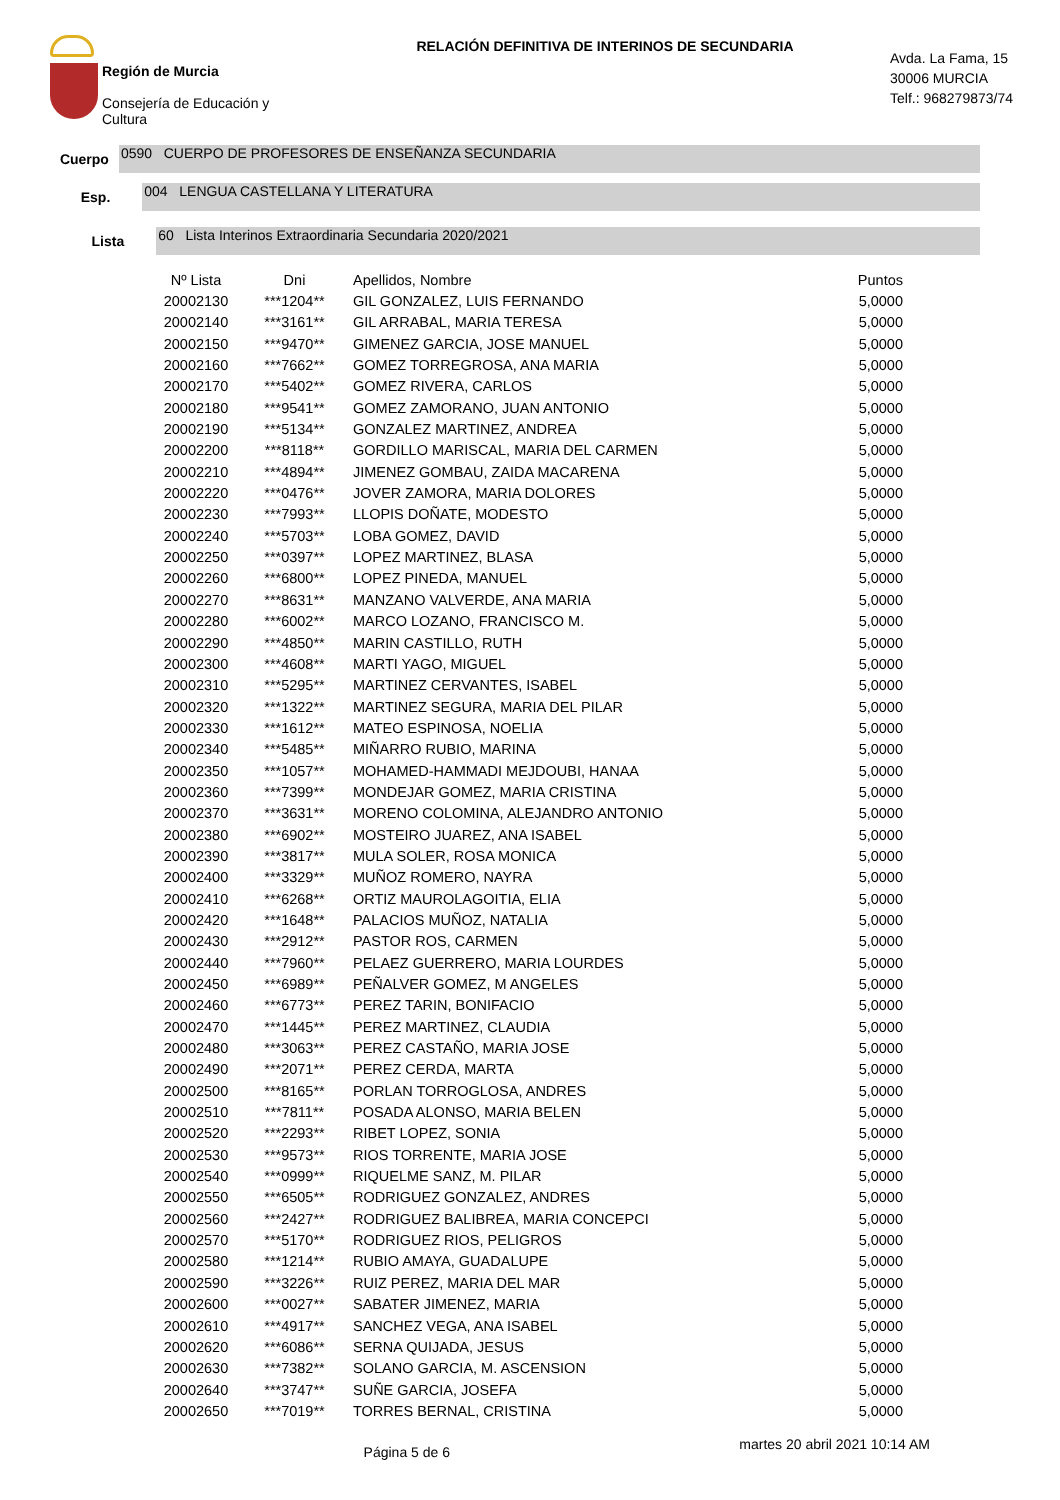Región de Murcia
Consejería de Educación y
Cultura
RELACIÓN DEFINITIVA DE INTERINOS DE SECUNDARIA
Avda. La Fama, 15
30006 MURCIA
Telf.: 968279873/74
Cuerpo
0590 CUERPO DE PROFESORES DE ENSEÑANZA SECUNDARIA
Esp.
004 LENGUA CASTELLANA Y LITERATURA
Lista
60 Lista Interinos Extraordinaria Secundaria 2020/2021
| Nº Lista | Dni | Apellidos, Nombre | Puntos |
| --- | --- | --- | --- |
| 20002130 | ***1204** | GIL GONZALEZ, LUIS FERNANDO | 5,0000 |
| 20002140 | ***3161** | GIL ARRABAL, MARIA TERESA | 5,0000 |
| 20002150 | ***9470** | GIMENEZ GARCIA, JOSE MANUEL | 5,0000 |
| 20002160 | ***7662** | GOMEZ TORREGROSA, ANA MARIA | 5,0000 |
| 20002170 | ***5402** | GOMEZ RIVERA, CARLOS | 5,0000 |
| 20002180 | ***9541** | GOMEZ ZAMORANO, JUAN ANTONIO | 5,0000 |
| 20002190 | ***5134** | GONZALEZ MARTINEZ, ANDREA | 5,0000 |
| 20002200 | ***8118** | GORDILLO MARISCAL, MARIA DEL CARMEN | 5,0000 |
| 20002210 | ***4894** | JIMENEZ GOMBAU, ZAIDA MACARENA | 5,0000 |
| 20002220 | ***0476** | JOVER ZAMORA, MARIA DOLORES | 5,0000 |
| 20002230 | ***7993** | LLOPIS DOÑATE, MODESTO | 5,0000 |
| 20002240 | ***5703** | LOBA GOMEZ, DAVID | 5,0000 |
| 20002250 | ***0397** | LOPEZ MARTINEZ, BLASA | 5,0000 |
| 20002260 | ***6800** | LOPEZ PINEDA, MANUEL | 5,0000 |
| 20002270 | ***8631** | MANZANO VALVERDE, ANA MARIA | 5,0000 |
| 20002280 | ***6002** | MARCO LOZANO, FRANCISCO M. | 5,0000 |
| 20002290 | ***4850** | MARIN CASTILLO, RUTH | 5,0000 |
| 20002300 | ***4608** | MARTI YAGO, MIGUEL | 5,0000 |
| 20002310 | ***5295** | MARTINEZ CERVANTES, ISABEL | 5,0000 |
| 20002320 | ***1322** | MARTINEZ SEGURA, MARIA DEL PILAR | 5,0000 |
| 20002330 | ***1612** | MATEO ESPINOSA, NOELIA | 5,0000 |
| 20002340 | ***5485** | MIÑARRO RUBIO, MARINA | 5,0000 |
| 20002350 | ***1057** | MOHAMED-HAMMADI MEJDOUBI, HANAA | 5,0000 |
| 20002360 | ***7399** | MONDEJAR GOMEZ, MARIA CRISTINA | 5,0000 |
| 20002370 | ***3631** | MORENO COLOMINA, ALEJANDRO ANTONIO | 5,0000 |
| 20002380 | ***6902** | MOSTEIRO JUAREZ, ANA ISABEL | 5,0000 |
| 20002390 | ***3817** | MULA SOLER, ROSA MONICA | 5,0000 |
| 20002400 | ***3329** | MUÑOZ ROMERO, NAYRA | 5,0000 |
| 20002410 | ***6268** | ORTIZ MAUROLAGOITIA, ELIA | 5,0000 |
| 20002420 | ***1648** | PALACIOS MUÑOZ, NATALIA | 5,0000 |
| 20002430 | ***2912** | PASTOR ROS, CARMEN | 5,0000 |
| 20002440 | ***7960** | PELAEZ GUERRERO, MARIA LOURDES | 5,0000 |
| 20002450 | ***6989** | PEÑALVER GOMEZ, M ANGELES | 5,0000 |
| 20002460 | ***6773** | PEREZ TARIN, BONIFACIO | 5,0000 |
| 20002470 | ***1445** | PEREZ MARTINEZ, CLAUDIA | 5,0000 |
| 20002480 | ***3063** | PEREZ CASTAÑO, MARIA JOSE | 5,0000 |
| 20002490 | ***2071** | PEREZ CERDA, MARTA | 5,0000 |
| 20002500 | ***8165** | PORLAN TORROGLOSA, ANDRES | 5,0000 |
| 20002510 | ***7811** | POSADA ALONSO, MARIA BELEN | 5,0000 |
| 20002520 | ***2293** | RIBET LOPEZ, SONIA | 5,0000 |
| 20002530 | ***9573** | RIOS TORRENTE, MARIA JOSE | 5,0000 |
| 20002540 | ***0999** | RIQUELME SANZ, M. PILAR | 5,0000 |
| 20002550 | ***6505** | RODRIGUEZ GONZALEZ, ANDRES | 5,0000 |
| 20002560 | ***2427** | RODRIGUEZ BALIBREA, MARIA CONCEPCI | 5,0000 |
| 20002570 | ***5170** | RODRIGUEZ RIOS, PELIGROS | 5,0000 |
| 20002580 | ***1214** | RUBIO AMAYA, GUADALUPE | 5,0000 |
| 20002590 | ***3226** | RUIZ PEREZ, MARIA DEL MAR | 5,0000 |
| 20002600 | ***0027** | SABATER JIMENEZ, MARIA | 5,0000 |
| 20002610 | ***4917** | SANCHEZ VEGA, ANA ISABEL | 5,0000 |
| 20002620 | ***6086** | SERNA QUIJADA, JESUS | 5,0000 |
| 20002630 | ***7382** | SOLANO GARCIA, M. ASCENSION | 5,0000 |
| 20002640 | ***3747** | SUÑE GARCIA, JOSEFA | 5,0000 |
| 20002650 | ***7019** | TORRES BERNAL, CRISTINA | 5,0000 |
Página 5 de 6
martes 20 abril 2021 10:14 AM